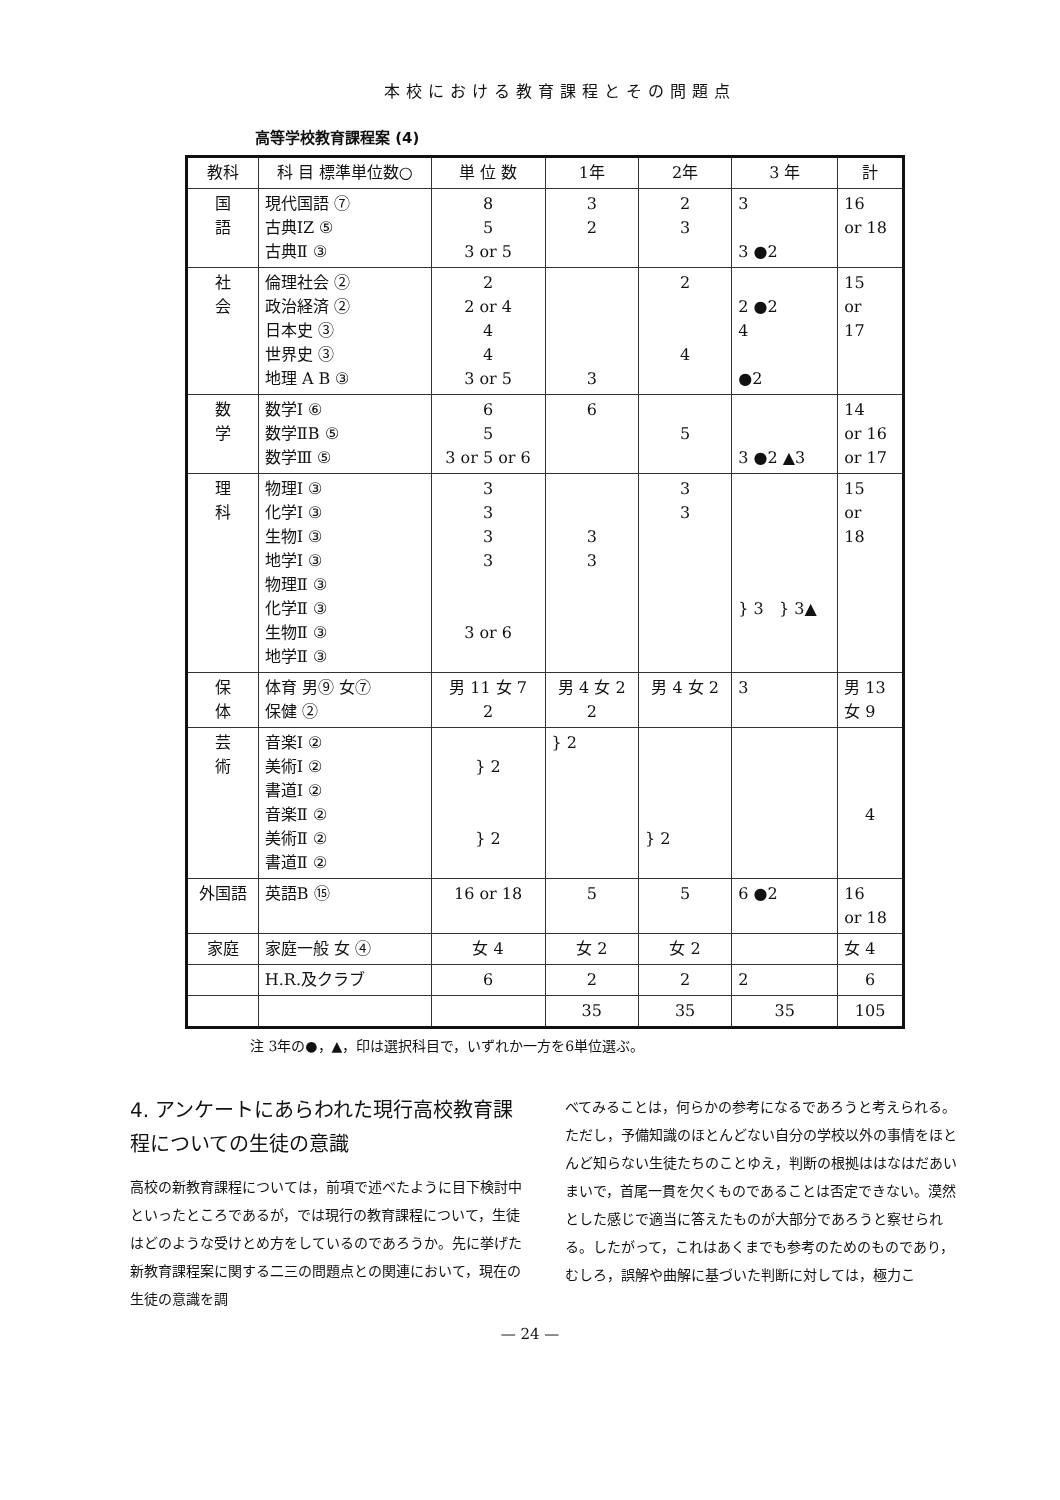本校における教育課程とその問題点
高等学校教育課程案 (4)
| 教科 | 科 目 標準単位数○ | 単 位 数 | 1年 | 2年 | 3 年 | 計 |
| --- | --- | --- | --- | --- | --- | --- |
| 国 語 | 現代国語 ⑦ 古典ⅠZ ⑤ 古典Ⅱ ③ | 8 5 3 or 5 | 3 2 | 2 3 | 3 3 ●2 | 16 or 18 |
| 社 会 | 倫理社会 ② 政治経済 ② 日本史 ③ 世界史 ③ 地理 A B ③ | 2 2 or 4 4 4 3 or 5 | 3 | 2 4 | 2 ●2 4 ●2 | 15 or 17 |
| 数 学 | 数学Ⅰ ⑥ 数学ⅡB ⑤ 数学Ⅲ ⑤ | 6 5 3 or 5 or 6 | 6 | 5 | 3 ●2 ▲3 | 14 or 16 or 17 |
| 理 科 | 物理Ⅰ ③ 化学Ⅰ ③ 生物Ⅰ ③ 地学Ⅰ ③ 物理Ⅱ ③ 化学Ⅱ ③ 生物Ⅱ ③ 地学Ⅱ ③ | 3 3 3 3 3 or 6 | 3 3 | 3 3 | } 3 } 3▲ | 15 or 18 |
| 保 体 | 体育 男⑨ 女⑦ 保健 ② | 男 11 女 7 2 | 男 4 女 2 2 | 男 4 女 2 | 3 | 男 13 女 9 |
| 芸 術 | 音楽Ⅰ ② 美術Ⅰ ② 書道Ⅰ ② 音楽Ⅱ ② 美術Ⅱ ② 書道Ⅱ ② | } 2 } 2 | } 2 | } 2 | | 4 |
| 外国語 | 英語B ⑮ | 16 or 18 | 5 | 5 | 6 ●2 | 16 or 18 |
| 家庭 | 家庭一般 女 ④ | 女 4 | 女 2 | 女 2 | | 女 4 |
| | H.R.及クラブ | 6 | 2 | 2 | 2 | 6 |
| | | | 35 | 35 | 35 | 105 |
注 3年の●，▲，印は選択科目で，いずれか一方を6単位選ぶ。
4. アンケートにあらわれた現行高校教育課程についての生徒の意識
高校の新教育課程については，前項で述べたように目下検討中といったところであるが，では現行の教育課程について，生徒はどのような受けとめ方をしているのであろうか。先に挙げた新教育課程案に関する二三の問題点との関連において，現在の生徒の意識を調
べてみることは，何らかの参考になるであろうと考えられる。ただし，予備知識のほとんどない自分の学校以外の事情をほとんど知らない生徒たちのことゆえ，判断の根拠ははなはだあいまいで，首尾一貫を欠くものであることは否定できない。漠然とした感じで適当に答えたものが大部分であろうと察せられる。したがって，これはあくまでも参考のためのものであり，むしろ，誤解や曲解に基づいた判断に対しては，極力こ
— 24 —